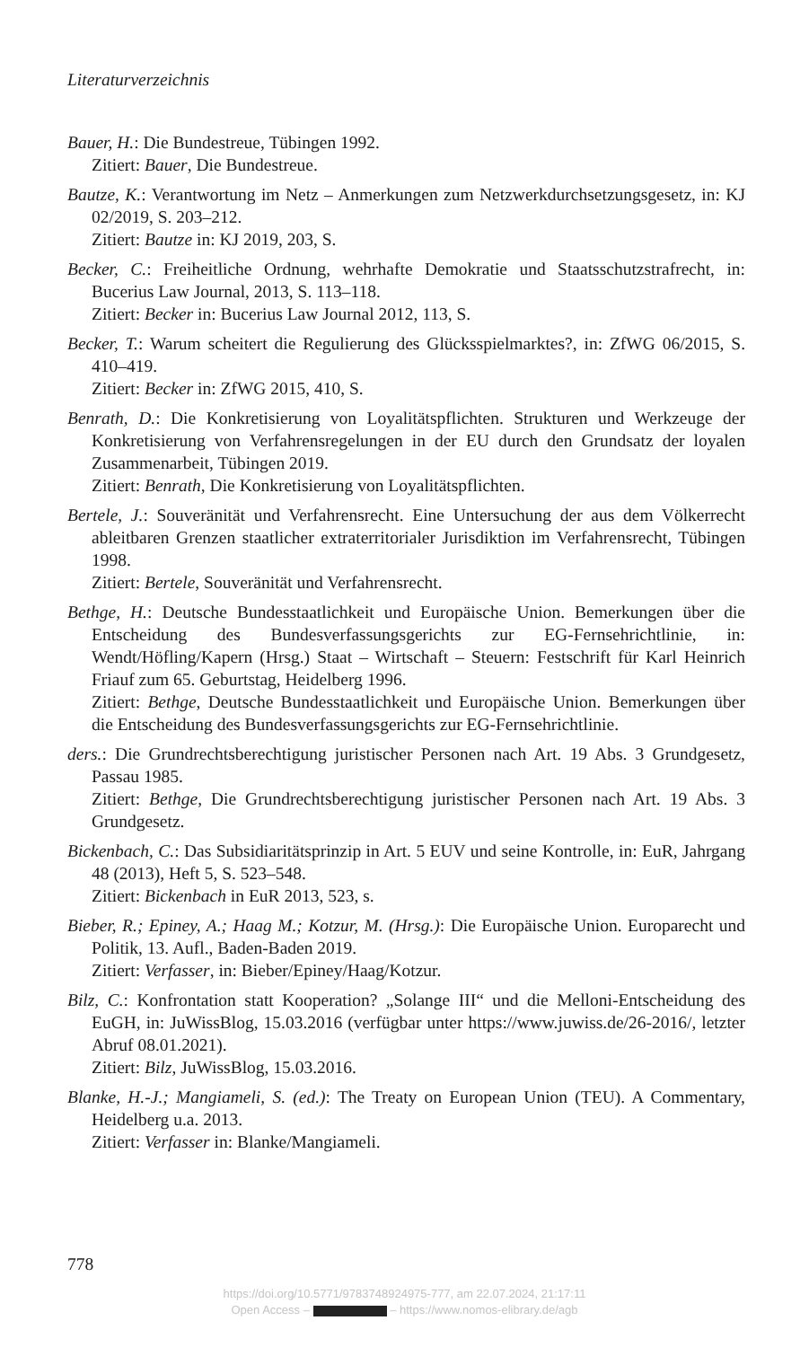Literaturverzeichnis
Bauer, H.: Die Bundestreue, Tübingen 1992.
Zitiert: Bauer, Die Bundestreue.
Bautze, K.: Verantwortung im Netz – Anmerkungen zum Netzwerkdurchsetzungsgesetz, in: KJ 02/2019, S. 203–212.
Zitiert: Bautze in: KJ 2019, 203, S.
Becker, C.: Freiheitliche Ordnung, wehrhafte Demokratie und Staatsschutzstrafrecht, in: Bucerius Law Journal, 2013, S. 113–118.
Zitiert: Becker in: Bucerius Law Journal 2012, 113, S.
Becker, T.: Warum scheitert die Regulierung des Glücksspielmarktes?, in: ZfWG 06/2015, S. 410–419.
Zitiert: Becker in: ZfWG 2015, 410, S.
Benrath, D.: Die Konkretisierung von Loyalitätspflichten. Strukturen und Werkzeuge der Konkretisierung von Verfahrensregelungen in der EU durch den Grundsatz der loyalen Zusammenarbeit, Tübingen 2019.
Zitiert: Benrath, Die Konkretisierung von Loyalitätspflichten.
Bertele, J.: Souveränität und Verfahrensrecht. Eine Untersuchung der aus dem Völkerrecht ableitbaren Grenzen staatlicher extraterritorialer Jurisdiktion im Verfahrensrecht, Tübingen 1998.
Zitiert: Bertele, Souveränität und Verfahrensrecht.
Bethge, H.: Deutsche Bundesstaatlichkeit und Europäische Union. Bemerkungen über die Entscheidung des Bundesverfassungsgerichts zur EG-Fernsehrichtlinie, in: Wendt/Höfling/Kapern (Hrsg.) Staat – Wirtschaft – Steuern: Festschrift für Karl Heinrich Friauf zum 65. Geburtstag, Heidelberg 1996.
Zitiert: Bethge, Deutsche Bundesstaatlichkeit und Europäische Union. Bemerkungen über die Entscheidung des Bundesverfassungsgerichts zur EG-Fernsehrichtlinie.
ders.: Die Grundrechtsberechtigung juristischer Personen nach Art. 19 Abs. 3 Grundgesetz, Passau 1985.
Zitiert: Bethge, Die Grundrechtsberechtigung juristischer Personen nach Art. 19 Abs. 3 Grundgesetz.
Bickenbach, C.: Das Subsidiaritätsprinzip in Art. 5 EUV und seine Kontrolle, in: EuR, Jahrgang 48 (2013), Heft 5, S. 523–548.
Zitiert: Bickenbach in EuR 2013, 523, s.
Bieber, R.; Epiney, A.; Haag M.; Kotzur, M. (Hrsg.): Die Europäische Union. Europarecht und Politik, 13. Aufl., Baden-Baden 2019.
Zitiert: Verfasser, in: Bieber/Epiney/Haag/Kotzur.
Bilz, C.: Konfrontation statt Kooperation? „Solange III“ und die Melloni-Entscheidung des EuGH, in: JuWissBlog, 15.03.2016 (verfügbar unter https://www.juwiss.de/26-2016/, letzter Abruf 08.01.2021).
Zitiert: Bilz, JuWissBlog, 15.03.2016.
Blanke, H.-J.; Mangiameli, S. (ed.): The Treaty on European Union (TEU). A Commentary, Heidelberg u.a. 2013.
Zitiert: Verfasser in: Blanke/Mangiameli.
778
https://doi.org/10.5771/9783748924975-777, am 22.07.2024, 21:17:11
Open Access – – https://www.nomos-elibrary.de/agb